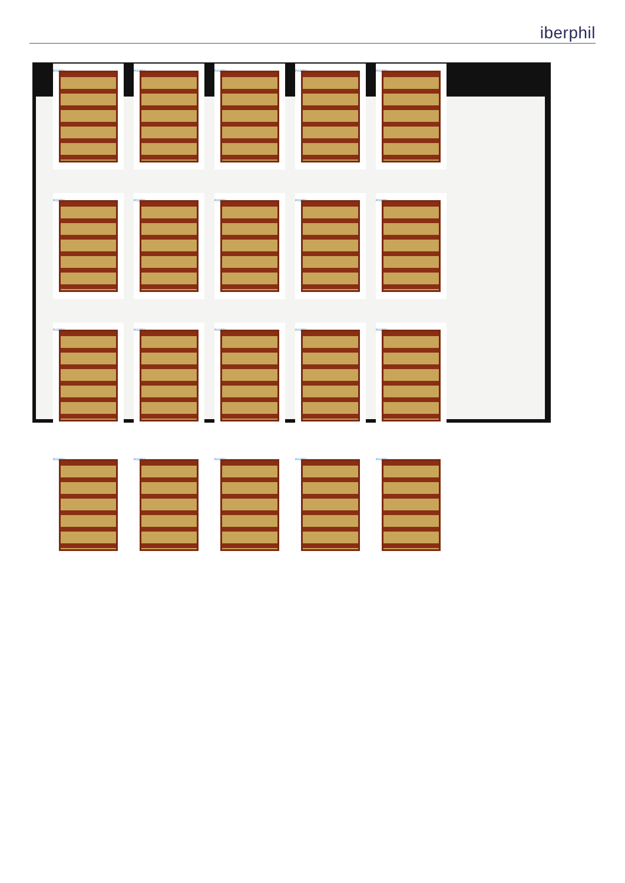iberphil
POSTES
POSTES
POSTES
POSTES
POSTES
POSTES
POSTES
POSTES
POSTES
POSTES
POSTES
POSTES
POSTES
POSTES
POSTES
POSTES
POSTES
POSTES
POSTES
POSTES